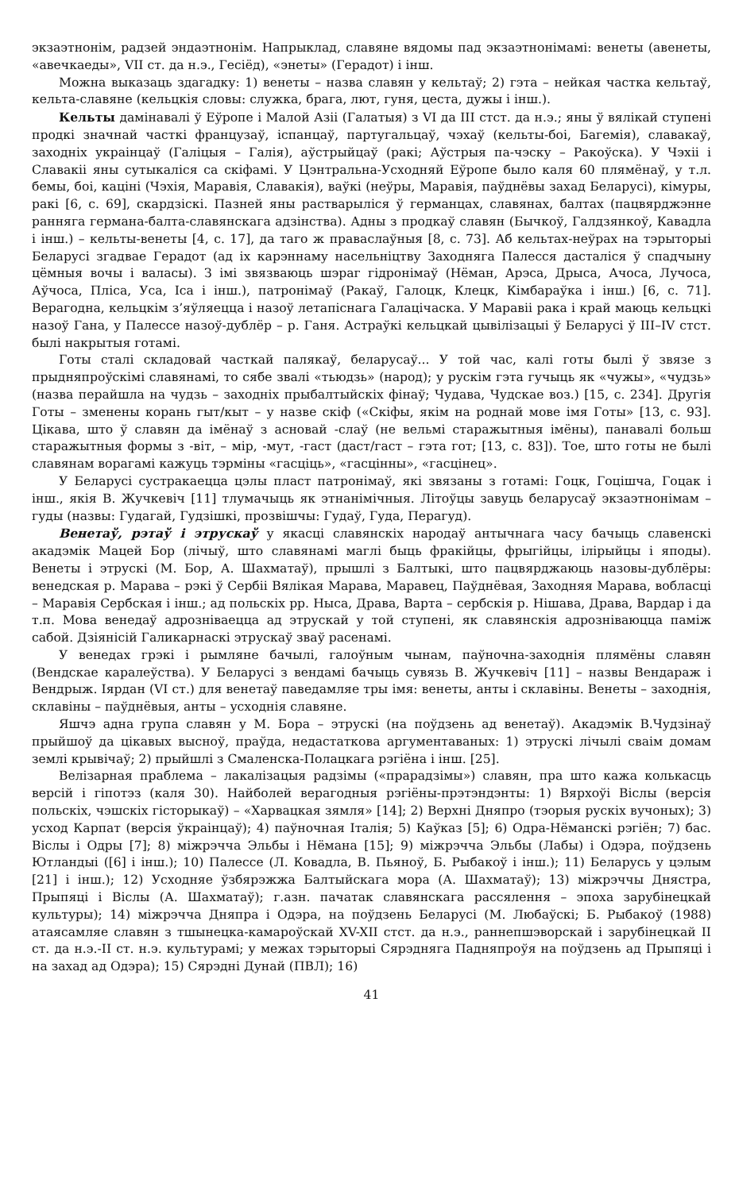экзаэтнонім, радзей эндаэтнонім. Напрыклад, славяне вядомы пад экзаэтнонімамі: венеты (авенеты, «авечкаеды», VII ст. да н.э., Гесіёд), «энеты» (Герадот) і інш.
Можна выказаць здагадку: 1) венеты – назва славян у кельтаў; 2) гэта – нейкая частка кельтаў, кельта-славяне (кельцкія словы: служка, брага, лют, гуня, цеста, дужы і інш.).
Кельты дамінавалі ў Еўропе і Малой Азіі (Галатыя) з VI да III стст. да н.э.; яны ў вялікай ступені продкі значнай часткі французаў, іспанцаў, партугальцаў, чэхаў (кельты-боі, Багемія), славакаў, заходніх украінцаў (Галіцыя – Галія), аўстрыйцаў (ракі; Аўстрыя па-чэску – Ракоўска). У Чэхіі і Славакіі яны сутыкаліся са скіфамі. У Цэнтральна-Усходняй Еўропе было каля 60 плямёнаў, у т.л. бемы, боі, каціні (Чэхія, Маравія, Славакія), ваўкі (неўры, Маравія, паўднёвы захад Беларусі), кімуры, ракі [6, с. 69], скардзіскі. Пазней яны растварыліся ў германцах, славянах, балтах (пацвярджэнне ранняга германа-балта-славянскага адзінства). Адны з продкаў славян (Бычкоў, Галдзянкоў, Кавадла і інш.) – кельты-венеты [4, с. 17], да таго ж праваслаўныя [8, с. 73]. Аб кельтах-неўрах на тэрыторыі Беларусі згадвае Герадот (ад іх карэннаму насельніцтву Заходняга Палесся дасталіся ў спадчыну цёмныя вочы і валасы). З імі звязваюць шэраг гідронімаў (Нёман, Арэса, Дрыса, Ачоса, Лучоса, Аўчоса, Пліса, Уса, Іса і інш.), патронімаў (Ракаў, Галоцк, Клецк, Кімбараўка і інш.) [6, с. 71]. Верагодна, кельцкім з’яўляецца і назоў летапіснага Галацічаска. У Маравіі рака і край маюць кельцкі назоў Гана, у Палессе назоў-дублёр – р. Ганя. Астраўкі кельцкай цывілізацыі ў Беларусі ў III–IV стст. былі накрытыя готамі.
Готы сталі складовай часткай палякаў, беларусаў... У той час, калі готы былі ў звязе з прыдняпроўскімі славянамі, то сябе звалі «тьюдзь» (народ); у рускім гэта гучыць як «чужы», «чудзь» (назва перайшла на чудзь – заходніх прыбалтыйскіх фінаў; Чудава, Чудскае воз.) [15, с. 234]. Другія Готы – зменены корань гыт/кыт – у назве скіф («Скіфы, якім на роднай мове імя Готы» [13, с. 93]. Цікава, што ў славян да імёнаў з асновай -слаў (не вельмі старажытныя імёны), панавалі больш старажытныя формы з -віт, – мір, -мут, -гаст (даст/гаст – гэта гот; [13, с. 83]). Тое, што готы не былі славянам ворагамі кажуць тэрміны «гасціць», «гасцінны», «гасцінец».
У Беларусі сустракаецца цэлы пласт патронімаў, які звязаны з готамі: Гоцк, Гоцішча, Гоцак і інш., якія В. Жучкевіч [11] тлумачыць як этнанімічныя. Літоўцы завуць беларусаў экзаэтнонімам – гуды (назвы: Гудагай, Гудзішкі, прозвішчы: Гудаў, Гуда, Перагуд).
Венетаў, рэтаў і этрускаў у якасці славянскіх народаў антычнага часу бачыць славенскі акадэмік Мацей Бор (лічыў, што славянамі маглі быць фракійцы, фрыгійцы, ілірыйцы і яподы). Венеты і этрускі (М. Бор, А. Шахматаў), прышлі з Балтыкі, што пацвярджаюць назовы-дублёры: венедская р. Марава – рэкі ў Сербіі Вялікая Марава, Маравец, Паўднёвая, Заходняя Марава, вобласці – Маравія Сербская і інш.; ад польскіх рр. Ныса, Драва, Варта – сербскія р. Нішава, Драва, Вардар і да т.п. Мова венедаў адрозніваецца ад этрускай у той ступені, як славянскія адрозніваюцца паміж сабой. Дзіянісій Галикарнаскі этрускаў зваў расенамі.
У венедах грэкі і рымляне бачылі, галоўным чынам, паўночна-заходнія плямёны славян (Вендскае каралеўства). У Беларусі з вендамі бачыць сувязь В. Жучкевіч [11] – назвы Вендараж і Вендрыж. Іярдан (VI ст.) для венетаў паведамляе тры імя: венеты, анты і склавіны. Венеты – заходнія, склавіны – паўднёвыя, анты – усходнія славяне.
Яшчэ адна група славян у М. Бора – этрускі (на поўдзень ад венетаў). Акадэмік В.Чудзінаў прыйшоў да цікавых высноў, праўда, недастаткова аргументаваных: 1) этрускі лічылі сваім домам землі крывічаў; 2) прыйшлі з Смаленска-Полацкага рэгіёна і інш. [25].
Велізарная праблема – лакалізацыя радзімы («прарадзімы») славян, пра што кажа колькасць версій і гіпотэз (каля 30). Найболей верагодныя рэгіёны-прэтэндэнты: 1) Вярхоўі Віслы (версія польскіх, чэшскіх гісторыкаў) – «Харвацкая зямля» [14]; 2) Верхні Дняпро (тэорыя рускіх вучоных); 3) усход Карпат (версія ўкраінцаў); 4) паўночная Італія; 5) Каўказ [5]; 6) Одра-Нёманскі рэгіён; 7) бас. Віслы і Одры [7]; 8) міжрэчча Эльбы і Нёмана [15]; 9) міжрэчча Эльбы (Лабы) і Одэра, поўдзень Ютландыі ([6] і інш.); 10) Палессе (Л. Ковадла, В. Пьяноў, Б. Рыбакоў і інш.); 11) Беларусь у цэлым [21] і інш.); 12) Усходняе ўзбярэжжа Балтыйскага мора (А. Шахматаў); 13) міжрэччы Днястра, Прыпяці і Віслы (А. Шахматаў); г.азн. пачатак славянскага рассялення – эпоха зарубінецкай культуры); 14) міжрэчча Дняпра і Одэра, на поўдзень Беларусі (М. Любаўскі; Б. Рыбакоў (1988) атаясамляе славян з тшынецка-камароўскай XV-XII стст. да н.э., раннепшэворскай і зарубінецкай II ст. да н.э.-II ст. н.э. культурамі; у межах тэрыторыі Сярэдняга Падняпроўя на поўдзень ад Прыпяці і на захад ад Одэра); 15) Сярэдні Дунай (ПВЛ); 16)
41